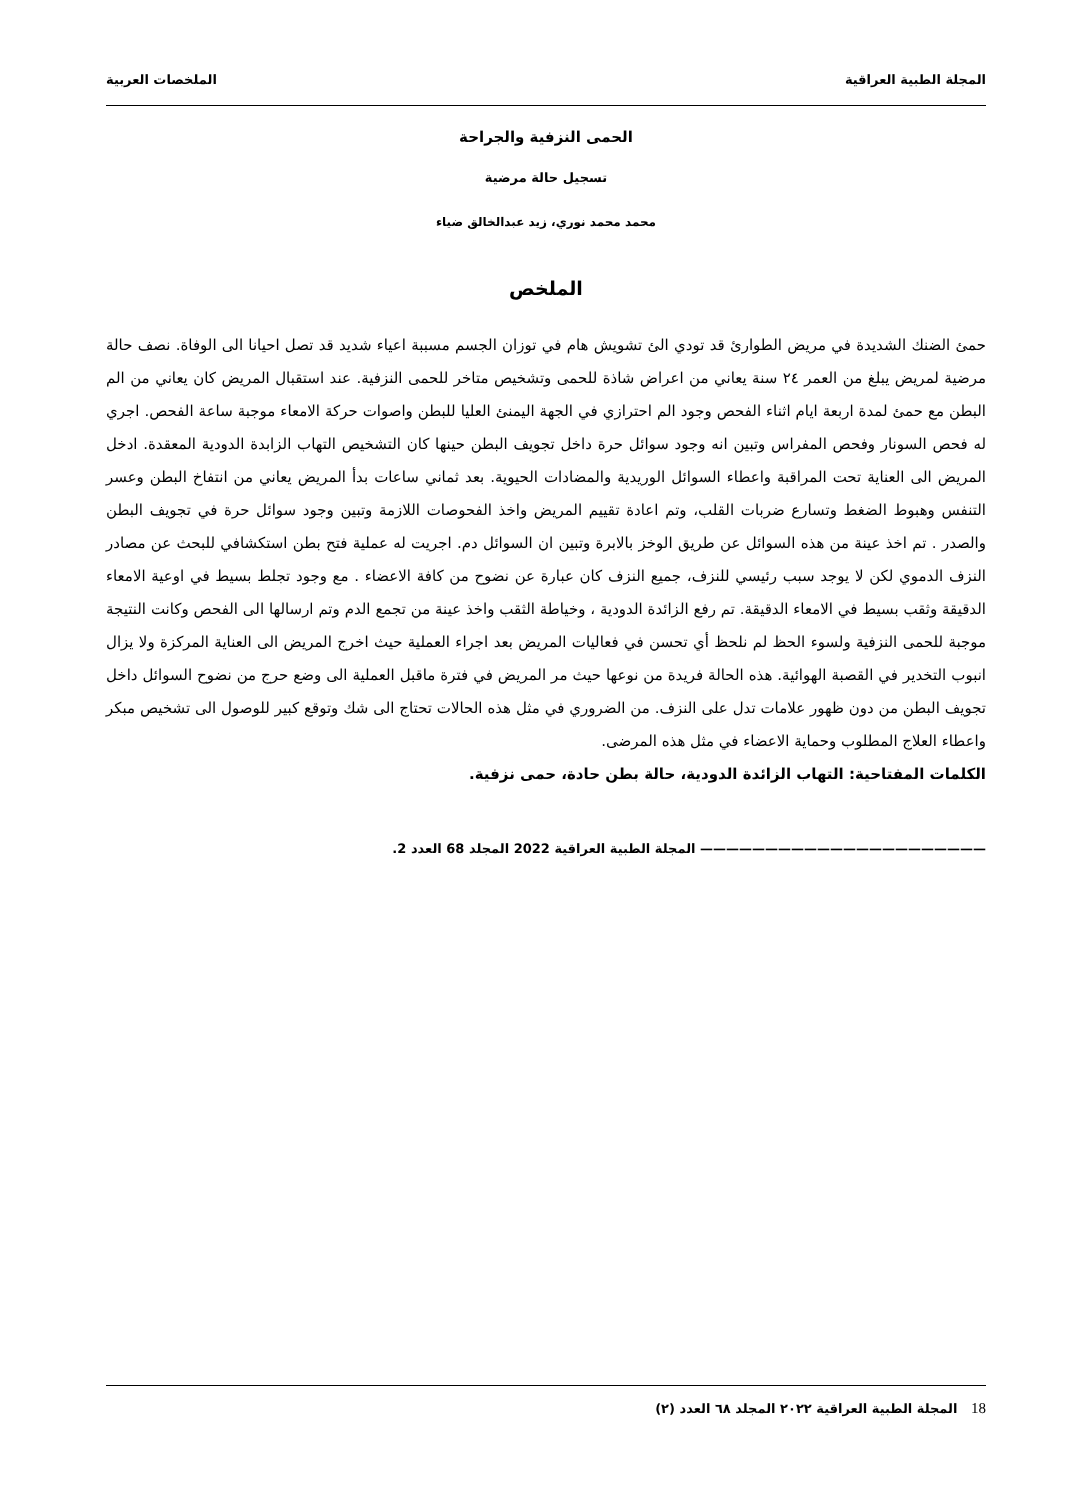المجلة الطبية العراقية الملخصات العربية
الحمى النزفية والجراحة
تسجيل حالة مرضية
محمد محمد نوري، زيد عبدالخالق ضياء
الملخص
حمئ الضنك الشديدة في مريض الطوارئ قد تودي الئ تشويش هام في توزان الجسم مسببة اعياء شديد قد تصل احيانا الى الوفاة. نصف حالة مرضية لمريض يبلغ من العمر ٢٤ سنة يعاني من اعراض شاذة للحمى وتشخيص متاخر للحمى النزفية. عند استقبال المريض كان يعاني من الم البطن مع حمئ لمدة اربعة ايام اثناء الفحص وجود الم احترازي في الجهة اليمنئ العليا للبطن واصوات حركة الامعاء موجبة ساعة الفحص. اجري له فحص السونار وفحص المفراس وتبين انه وجود سوائل حرة داخل تجويف البطن حينها كان التشخيص التهاب الزابدة الدودية المعقدة. ادخل المريض الى العناية تحت المراقبة واعطاء السوائل الوريدية والمضادات الحيوية. بعد ثماني ساعات بدأ المريض يعاني من انتفاخ البطن وعسر التنفس وهبوط الضغط وتسارع ضربات القلب، وتم اعادة تقييم المريض واخذ الفحوصات اللازمة وتبين وجود سوائل حرة في تجويف البطن والصدر . تم اخذ عينة من هذه السوائل عن طريق الوخز بالابرة وتبين ان السوائل دم. اجريت له عملية فتح بطن استكشافي للبحث عن مصادر النزف الدموي لكن لا يوجد سبب رئيسي للنزف، جميع النزف كان عبارة عن نضوح من كافة الاعضاء . مع وجود تجلط بسيط في اوعية الامعاء الدقيقة وثقب بسيط في الامعاء الدقيقة. تم رفع الزائدة الدودية ، وخياطة الثقب واخذ عينة من تجمع الدم وتم ارسالها الى الفحص وكانت النتيجة موجبة للحمى النزفية ولسوء الحظ لم نلحظ أي تحسن في فعاليات المريض بعد اجراء العملية حيث اخرج المريض الى العناية المركزة ولا يزال انبوب التخدير في القصبة الهوائية. هذه الحالة فريدة من نوعها حيث مر المريض في فترة ماقبل العملية الى وضع حرج من نضوح السوائل داخل تجويف البطن من دون ظهور علامات تدل على النزف. من الضروري في مثل هذه الحالات تحتاج الى شك وتوقع كبير للوصول الى تشخيص مبكر واعطاء العلاج المطلوب وحماية الاعضاء في مثل هذه المرضى.
الكلمات المفتاحية: التهاب الزائدة الدودية، حالة بطن حادة، حمى نزفية.
—————————————————————— المجلة الطبية العراقية 2022 المجلد 68 العدد 2.
18 المجلة الطبية العراقية ٢٠٢٢ المجلد ٦٨ العدد (٢)